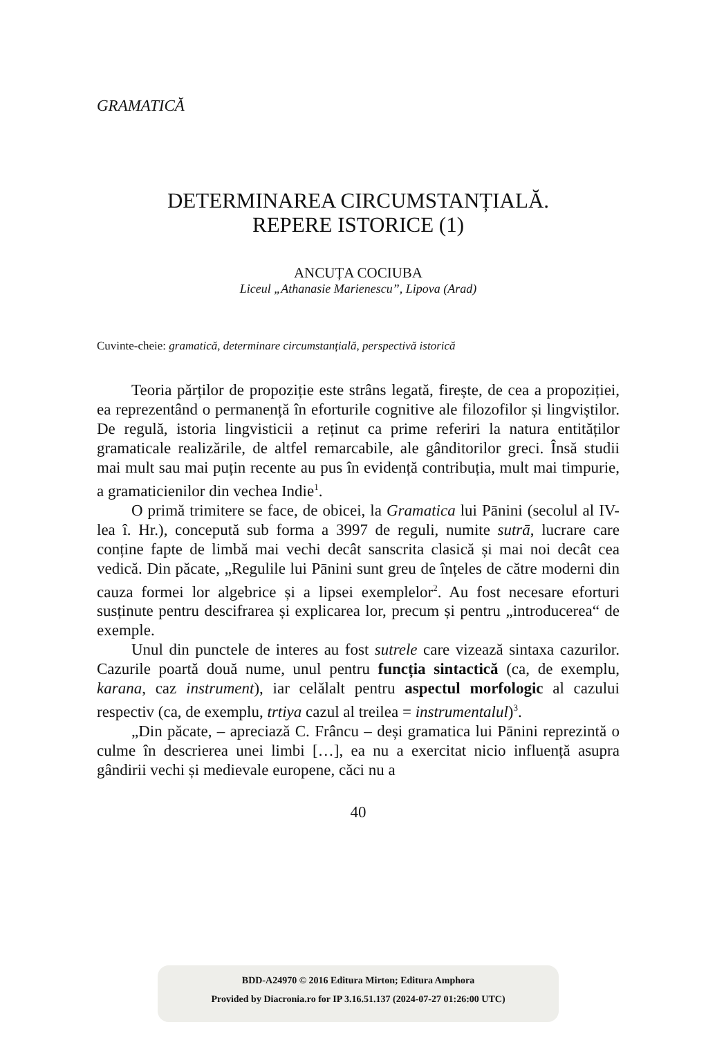GRAMATICĂ
DETERMINAREA CIRCUMSTANȚIALĂ.
REPERE ISTORICE (1)
ANCUȚA COCIUBA
Liceul „Athanasie Marienescu”, Lipova (Arad)
Cuvinte-cheie: gramatică, determinare circumstanțială, perspectivă istorică
Teoria părților de propoziție este strâns legată, firește, de cea a propoziției, ea reprezentând o permanență în eforturile cognitive ale filozofilor și lingviștilor. De regulă, istoria lingvisticii a reținut ca prime referiri la natura entităților gramaticale realizările, de altfel remarcabile, ale gânditorilor greci. Însă studii mai mult sau mai puțin recente au pus în evidență contribuția, mult mai timpurie, a grama­ticienilor din vechea Indie<sup>1</sup>.
O primă trimitere se face, de obicei, la Gramatica lui Pānini (secolul al IV-lea î. Hr.), concepută sub forma a 3997 de reguli, numite sutrā, lucrare care conține fapte de limbă mai vechi decât sanscrita clasică și mai noi decât cea vedică. Din păcate, „Regulile lui Pānini sunt greu de înțeles de către moderni din cauza formei lor algebrice și a lipsei exemplelor<sup>2</sup>. Au fost necesare eforturi susținute pentru descifrarea și explicarea lor, precum și pentru „introdu­cerea“ de exemple.
Unul din punctele de interes au fost sutrele care vizează sintaxa cazurilor. Cazurile poartă două nume, unul pentru funcția sintactică (ca, de exemplu, karana, caz instrument), iar celălalt pentru aspectul morfologic al cazului respectiv (ca, de exemplu, trtiya cazul al treilea = instrumentalul)<sup>3</sup>.
„Din păcate, – apreciază C. Frâncu – deși gramatica lui Pānini reprezintă o culme în descrierea unei limbi […], ea nu a exercitat nicio influență asupra gândirii vechi și medievale europene, căci nu a
40
BDD-A24970 © 2016 Editura Mirton; Editura Amphora
Provided by Diacronia.ro for IP 3.16.51.137 (2024-07-27 01:26:00 UTC)